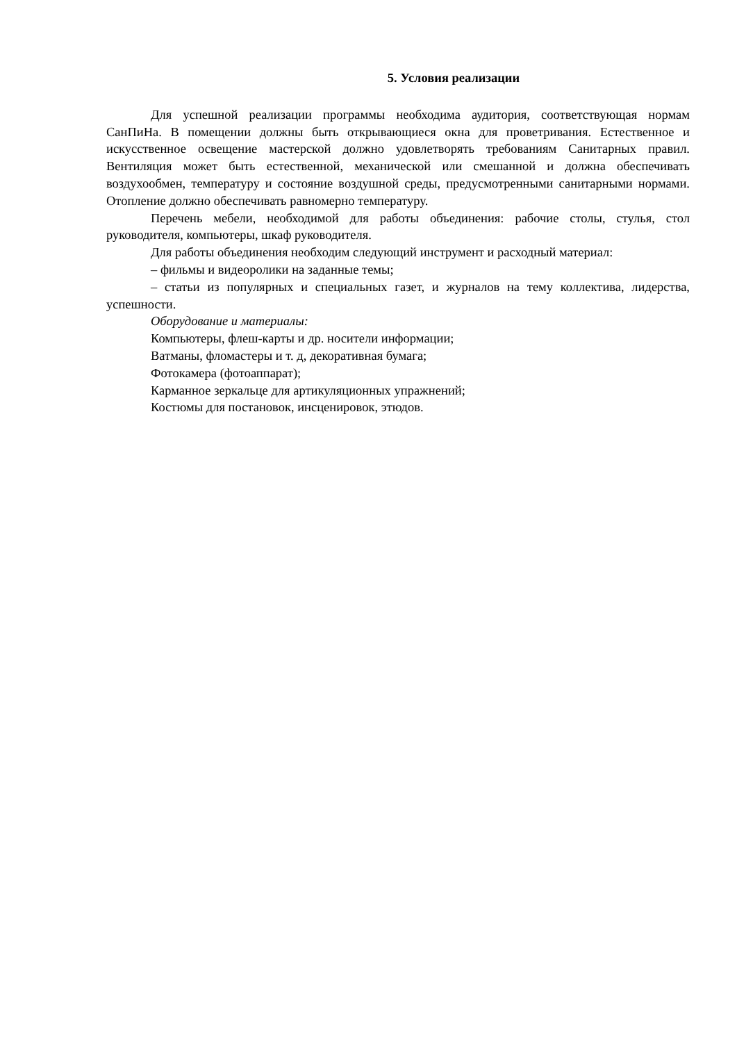5. Условия реализации
Для успешной реализации программы необходима аудитория, соответствующая нормам СанПиНа. В помещении должны быть открывающиеся окна для проветривания. Естественное и искусственное освещение мастерской должно удовлетворять требованиям Санитарных правил. Вентиляция может быть естественной, механической или смешанной и должна обеспечивать воздухообмен, температуру и состояние воздушной среды, предусмотренными санитарными нормами. Отопление должно обеспечивать равномерно температуру.
Перечень мебели, необходимой для работы объединения: рабочие столы, стулья, стол руководителя, компьютеры, шкаф руководителя.
Для работы объединения необходим следующий инструмент и расходный материал:
– фильмы и видеоролики на заданные темы;
– статьи из популярных и специальных газет, и журналов на тему коллектива, лидерства, успешности.
Оборудование и материалы:
Компьютеры, флеш-карты и др. носители информации;
Ватманы, фломастеры и т. д, декоративная бумага;
Фотокамера (фотоаппарат);
Карманное зеркальце для артикуляционных упражнений;
Костюмы для постановок, инсценировок, этюдов.